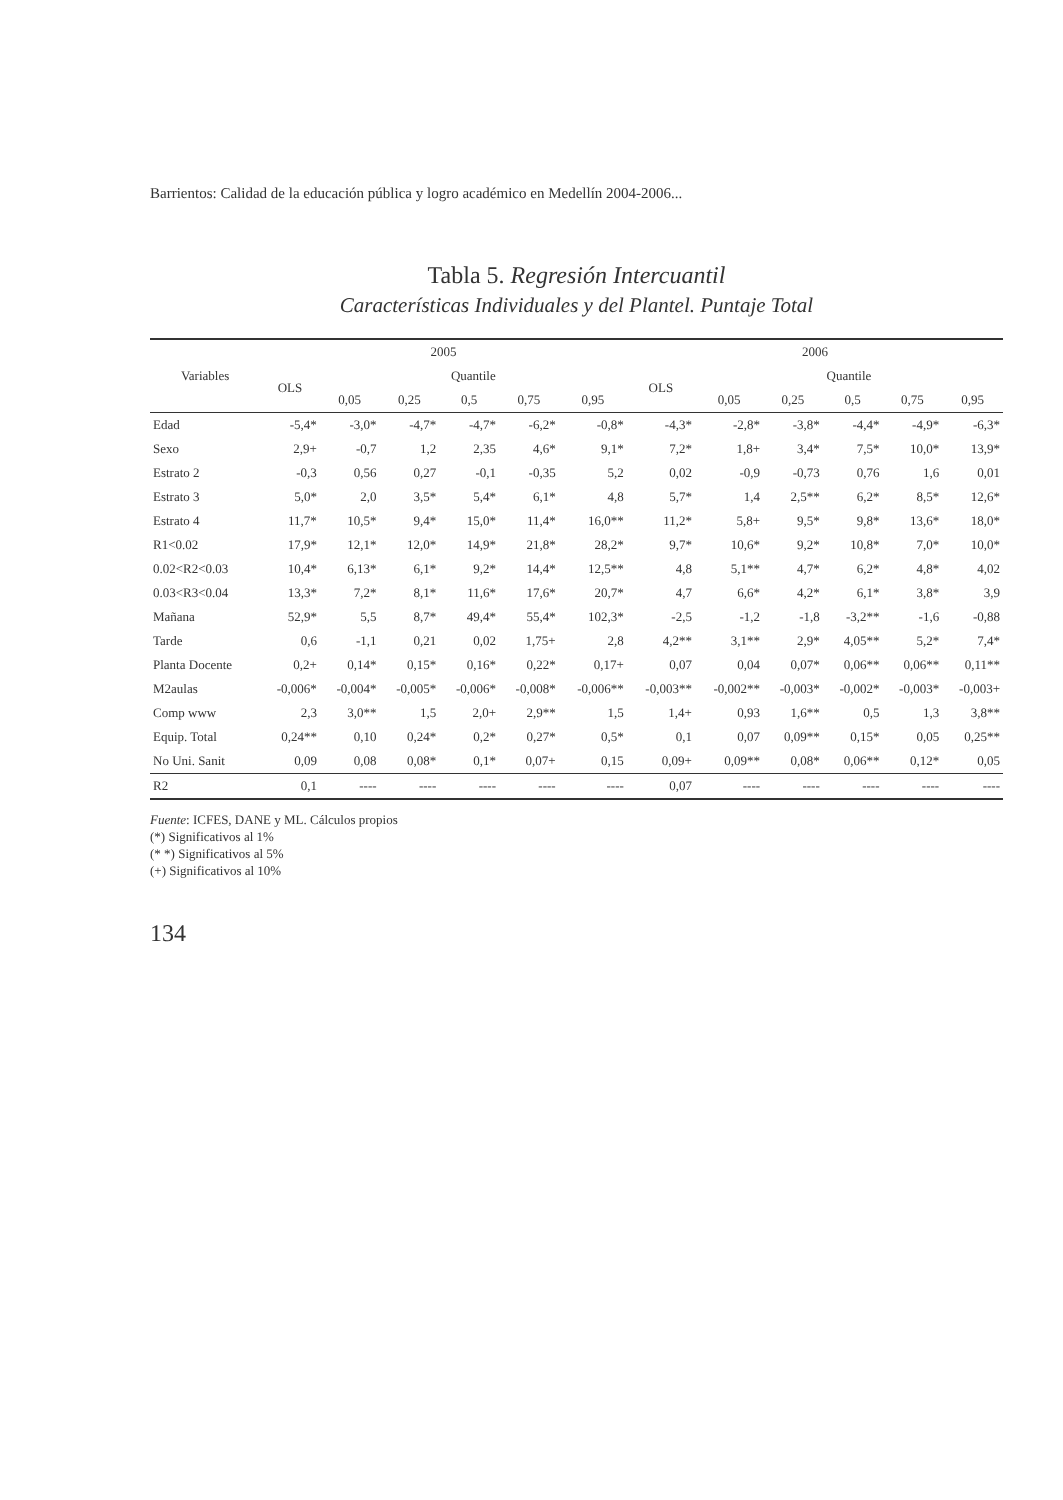Barrientos: Calidad de la educación pública y logro académico en Medellín 2004-2006...
Tabla 5. Regresión Intercuantil
Características Individuales y del Plantel. Puntaje Total
| Variables | 2005 | | | | | | 2006 | | | | | |
| --- | --- | --- | --- | --- | --- | --- | --- | --- | --- | --- | --- | --- |
| | OLS | Quantile | | | | | OLS | Quantile | | | | |
| | | 0,05 | 0,25 | 0,5 | 0,75 | 0,95 | | 0,05 | 0,25 | 0,5 | 0,75 | 0,95 |
| Edad | -5,4* | -3,0* | -4,7* | -4,7* | -6,2* | -0,8* | -4,3* | -2,8* | -3,8* | -4,4* | -4,9* | -6,3* |
| Sexo | 2,9+ | -0,7 | 1,2 | 2,35 | 4,6* | 9,1* | 7,2* | 1,8+ | 3,4* | 7,5* | 10,0* | 13,9* |
| Estrato 2 | -0,3 | 0,56 | 0,27 | -0,1 | -0,35 | 5,2 | 0,02 | -0,9 | -0,73 | 0,76 | 1,6 | 0,01 |
| Estrato 3 | 5,0* | 2,0 | 3,5* | 5,4* | 6,1* | 4,8 | 5,7* | 1,4 | 2,5** | 6,2* | 8,5* | 12,6* |
| Estrato 4 | 11,7* | 10,5* | 9,4* | 15,0* | 11,4* | 16,0** | 11,2* | 5,8+ | 9,5* | 9,8* | 13,6* | 18,0* |
| R1<0.02 | 17,9* | 12,1* | 12,0* | 14,9* | 21,8* | 28,2* | 9,7* | 10,6* | 9,2* | 10,8* | 7,0* | 10,0* |
| 0.02<R2<0.03 | 10,4* | 6,13* | 6,1* | 9,2* | 14,4* | 12,5** | 4,8 | 5,1** | 4,7* | 6,2* | 4,8* | 4,02 |
| 0.03<R3<0.04 | 13,3* | 7,2* | 8,1* | 11,6* | 17,6* | 20,7* | 4,7 | 6,6* | 4,2* | 6,1* | 3,8* | 3,9 |
| Mañana | 52,9* | 5,5 | 8,7* | 49,4* | 55,4* | 102,3* | -2,5 | -1,2 | -1,8 | -3,2** | -1,6 | -0,88 |
| Tarde | 0,6 | -1,1 | 0,21 | 0,02 | 1,75+ | 2,8 | 4,2** | 3,1** | 2,9* | 4,05** | 5,2* | 7,4* |
| Planta Docente | 0,2+ | 0,14* | 0,15* | 0,16* | 0,22* | 0,17+ | 0,07 | 0,04 | 0,07* | 0,06** | 0,06** | 0,11** |
| M2aulas | -0,006* | -0,004* | -0,005* | -0,006* | -0,008* | -0,006** | -0,003** | -0,002** | -0,003* | -0,002* | -0,003* | -0,003+ |
| Comp www | 2,3 | 3,0** | 1,5 | 2,0+ | 2,9** | 1,5 | 1,4+ | 0,93 | 1,6** | 0,5 | 1,3 | 3,8** |
| Equip. Total | 0,24** | 0,10 | 0,24* | 0,2* | 0,27* | 0,5* | 0,1 | 0,07 | 0,09** | 0,15* | 0,05 | 0,25** |
| No Uni. Sanit | 0,09 | 0,08 | 0,08* | 0,1* | 0,07+ | 0,15 | 0,09+ | 0,09** | 0,08* | 0,06** | 0,12* | 0,05 |
| R2 | 0,1 | ---- | ---- | ---- | ---- | ---- | 0,07 | ---- | ---- | ---- | ---- | ---- |
Fuente: ICFES, DANE y ML. Cálculos propios
(*) Significativos al 1%
(* *) Significativos al 5%
(+) Significativos al 10%
134